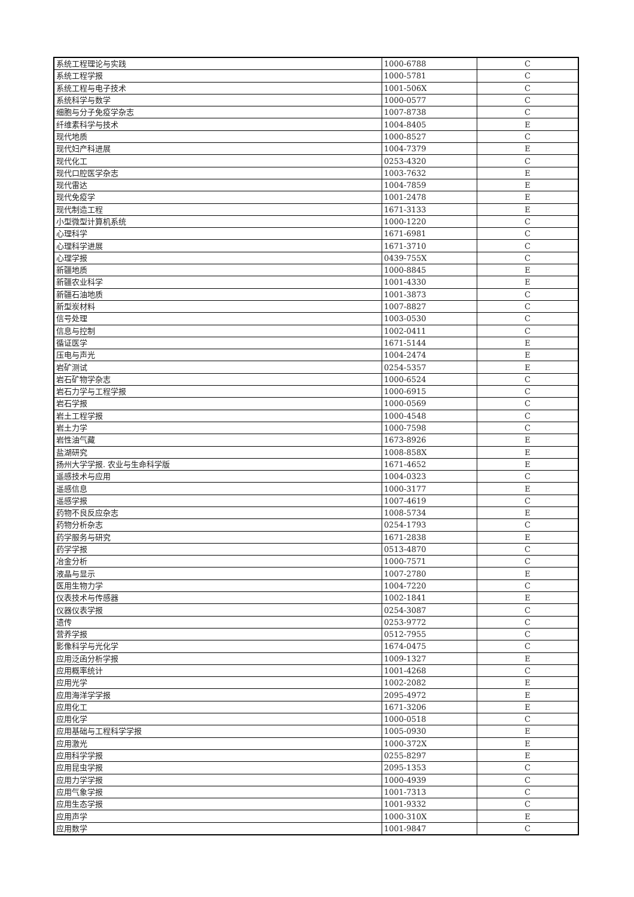| 系统工程理论与实践 | 1000-6788 | C |
| 系统工程学报 | 1000-5781 | C |
| 系统工程与电子技术 | 1001-506X | C |
| 系统科学与数学 | 1000-0577 | C |
| 细胞与分子免疫学杂志 | 1007-8738 | C |
| 纤维素科学与技术 | 1004-8405 | E |
| 现代地质 | 1000-8527 | C |
| 现代妇产科进展 | 1004-7379 | E |
| 现代化工 | 0253-4320 | C |
| 现代口腔医学杂志 | 1003-7632 | E |
| 现代雷达 | 1004-7859 | E |
| 现代免疫学 | 1001-2478 | E |
| 现代制造工程 | 1671-3133 | E |
| 小型微型计算机系统 | 1000-1220 | C |
| 心理科学 | 1671-6981 | C |
| 心理科学进展 | 1671-3710 | C |
| 心理学报 | 0439-755X | C |
| 新疆地质 | 1000-8845 | E |
| 新疆农业科学 | 1001-4330 | E |
| 新疆石油地质 | 1001-3873 | C |
| 新型炭材料 | 1007-8827 | C |
| 信号处理 | 1003-0530 | C |
| 信息与控制 | 1002-0411 | C |
| 循证医学 | 1671-5144 | E |
| 压电与声光 | 1004-2474 | E |
| 岩矿测试 | 0254-5357 | E |
| 岩石矿物学杂志 | 1000-6524 | C |
| 岩石力学与工程学报 | 1000-6915 | C |
| 岩石学报 | 1000-0569 | C |
| 岩土工程学报 | 1000-4548 | C |
| 岩土力学 | 1000-7598 | C |
| 岩性油气藏 | 1673-8926 | E |
| 盐湖研究 | 1008-858X | E |
| 扬州大学学报. 农业与生命科学版 | 1671-4652 | E |
| 遥感技术与应用 | 1004-0323 | C |
| 遥感信息 | 1000-3177 | E |
| 遥感学报 | 1007-4619 | C |
| 药物不良反应杂志 | 1008-5734 | E |
| 药物分析杂志 | 0254-1793 | C |
| 药学服务与研究 | 1671-2838 | E |
| 药学学报 | 0513-4870 | C |
| 冶金分析 | 1000-7571 | C |
| 液晶与显示 | 1007-2780 | E |
| 医用生物力学 | 1004-7220 | C |
| 仪表技术与传感器 | 1002-1841 | E |
| 仪器仪表学报 | 0254-3087 | C |
| 遗传 | 0253-9772 | C |
| 营养学报 | 0512-7955 | C |
| 影像科学与光化学 | 1674-0475 | C |
| 应用泛函分析学报 | 1009-1327 | E |
| 应用概率统计 | 1001-4268 | C |
| 应用光学 | 1002-2082 | E |
| 应用海洋学学报 | 2095-4972 | E |
| 应用化工 | 1671-3206 | E |
| 应用化学 | 1000-0518 | C |
| 应用基础与工程科学学报 | 1005-0930 | E |
| 应用激光 | 1000-372X | E |
| 应用科学学报 | 0255-8297 | E |
| 应用昆虫学报 | 2095-1353 | C |
| 应用力学学报 | 1000-4939 | C |
| 应用气象学报 | 1001-7313 | C |
| 应用生态学报 | 1001-9332 | C |
| 应用声学 | 1000-310X | E |
| 应用数学 | 1001-9847 | C |